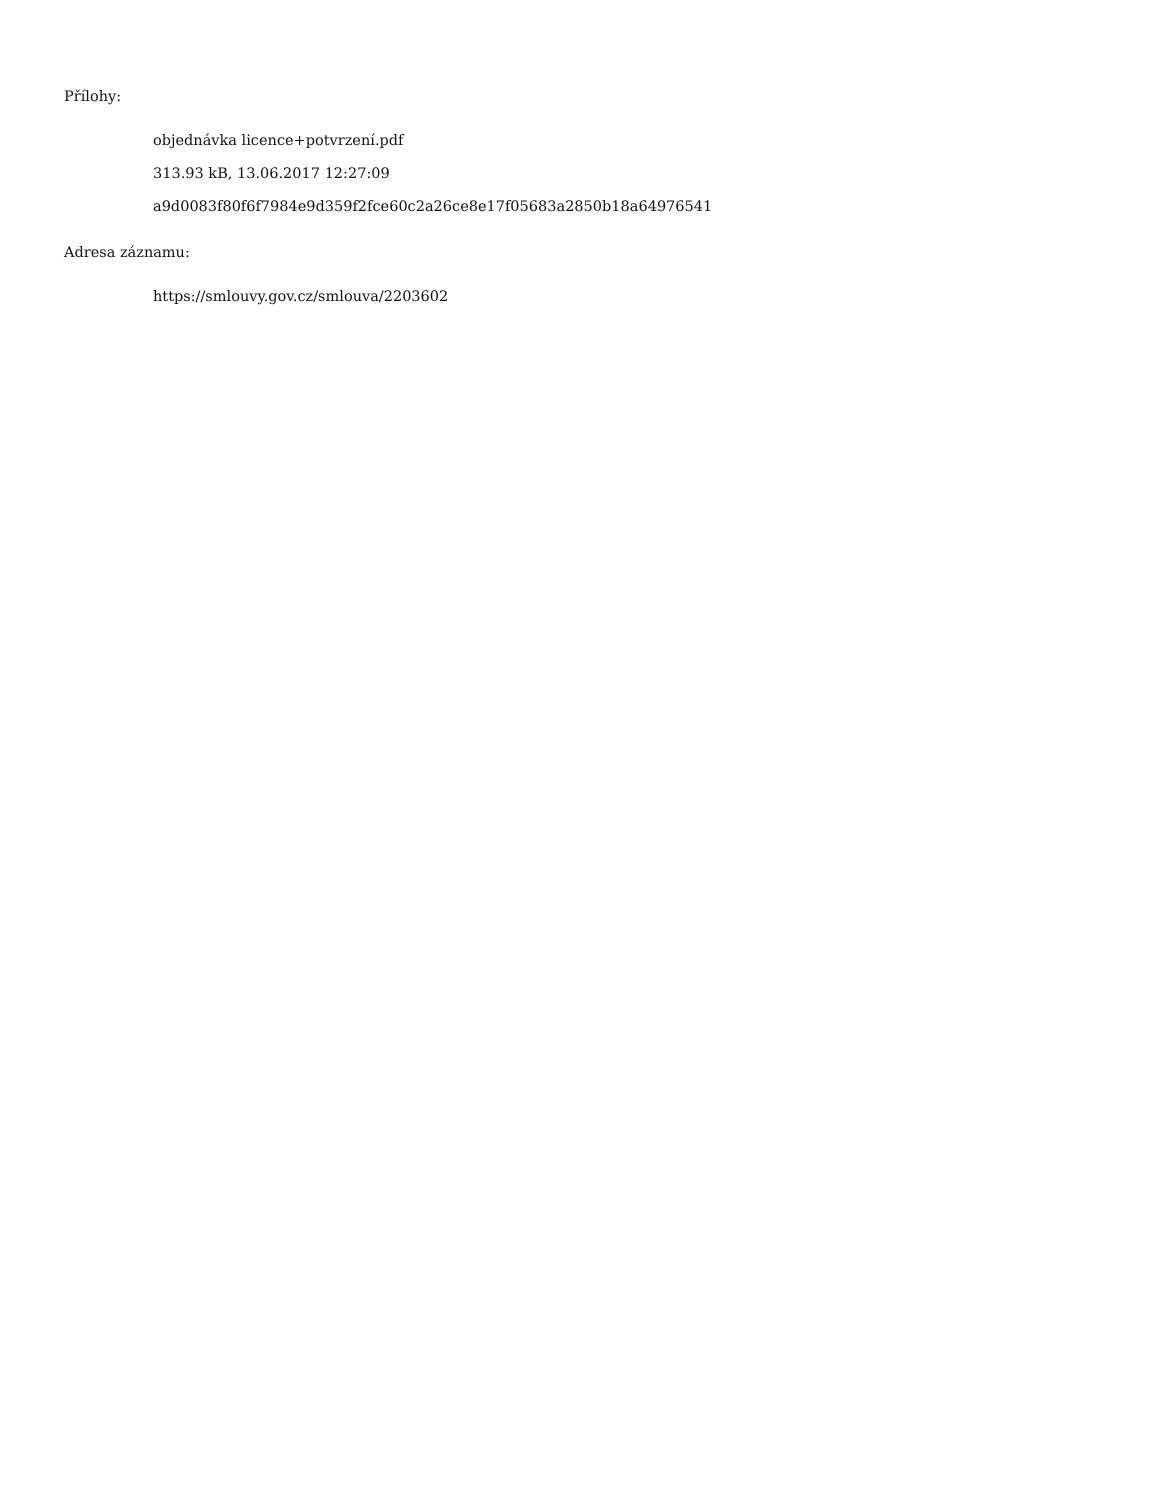Přílohy:
objednávka licence+potvrzení.pdf
313.93 kB, 13.06.2017 12:27:09
a9d0083f80f6f7984e9d359f2fce60c2a26ce8e17f05683a2850b18a64976541
Adresa záznamu:
https://smlouvy.gov.cz/smlouva/2203602